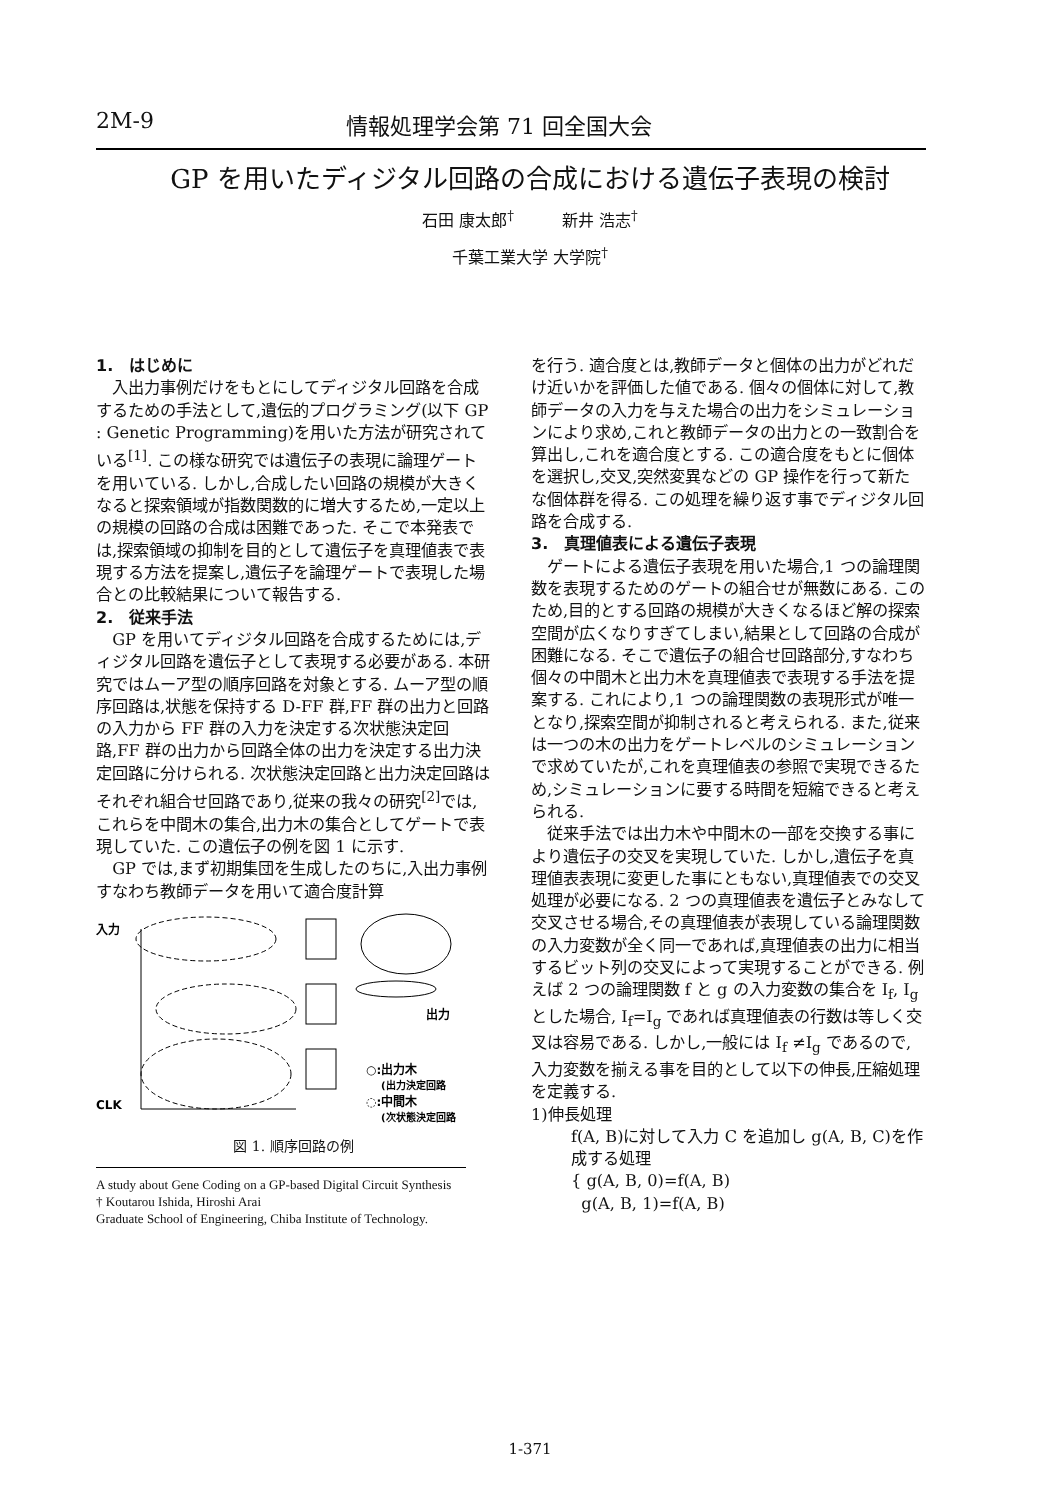2M-9 情報処理学会第 71 回全国大会
GP を用いたディジタル回路の合成における遺伝子表現の検討
石田 康太郎<sup>†</sup>　　　新井 浩志<sup>†</sup>
千葉工業大学 大学院<sup>†</sup>
1.　はじめに
入出力事例だけをもとにしてディジタル回路を合成するための手法として,遺伝的プログラミング(以下 GP : Genetic Programming)を用いた方法が研究されている<sup>[1]</sup>. この様な研究では遺伝子の表現に論理ゲートを用いている. しかし,合成したい回路の規模が大きくなると探索領域が指数関数的に増大するため,一定以上の規模の回路の合成は困難であった. そこで本発表では,探索領域の抑制を目的として遺伝子を真理値表で表現する方法を提案し,遺伝子を論理ゲートで表現した場合との比較結果について報告する.
2.　従来手法
GP を用いてディジタル回路を合成するためには,ディジタル回路を遺伝子として表現する必要がある. 本研究ではムーア型の順序回路を対象とする. ムーア型の順序回路は,状態を保持する D-FF 群,FF 群の出力と回路の入力から FF 群の入力を決定する次状態決定回路,FF 群の出力から回路全体の出力を決定する出力決定回路に分けられる. 次状態決定回路と出力決定回路はそれぞれ組合せ回路であり,従来の我々の研究<sup>[2]</sup>では, これらを中間木の集合,出力木の集合としてゲートで表現していた. この遺伝子の例を図 1 に示す.
GP では,まず初期集団を生成したのちに,入出力事例すなわち教師データを用いて適合度計算
入力
出力
CLK
○:出力木
(出力決定回路
◌:中間木
(次状態決定回路
図 1. 順序回路の例
A study about Gene Coding on a GP-based Digital Circuit Synthesis
† Koutarou Ishida, Hiroshi Arai
Graduate School of Engineering, Chiba Institute of Technology.
を行う. 適合度とは,教師データと個体の出力がどれだけ近いかを評価した値である. 個々の個体に対して,教師データの入力を与えた場合の出力をシミュレーションにより求め,これと教師データの出力との一致割合を算出し,これを適合度とする. この適合度をもとに個体を選択し,交叉,突然変異などの GP 操作を行って新たな個体群を得る. この処理を繰り返す事でディジタル回路を合成する.
3.　真理値表による遺伝子表現
ゲートによる遺伝子表現を用いた場合,1 つの論理関数を表現するためのゲートの組合せが無数にある. このため,目的とする回路の規模が大きくなるほど解の探索空間が広くなりすぎてしまい,結果として回路の合成が困難になる. そこで遺伝子の組合せ回路部分,すなわち個々の中間木と出力木を真理値表で表現する手法を提案する. これにより,1 つの論理関数の表現形式が唯一となり,探索空間が抑制されると考えられる. また,従来は一つの木の出力をゲートレベルのシミュレーションで求めていたが,これを真理値表の参照で実現できるため,シミュレーションに要する時間を短縮できると考えられる.
従来手法では出力木や中間木の一部を交換する事により遺伝子の交叉を実現していた. しかし,遺伝子を真理値表表現に変更した事にともない,真理値表での交叉処理が必要になる. 2 つの真理値表を遺伝子とみなして交叉させる場合,その真理値表が表現している論理関数の入力変数が全く同一であれば,真理値表の出力に相当するビット列の交叉によって実現することができる. 例えば 2 つの論理関数 f と g の入力変数の集合を I<sub>f</sub>, I<sub>g</sub> とした場合, I<sub>f</sub>=I<sub>g</sub> であれば真理値表の行数は等しく交叉は容易である. しかし,一般には I<sub>f</sub> ≠I<sub>g</sub> であるので,入力変数を揃える事を目的として以下の伸長,圧縮処理を定義する.
1)伸長処理
f(A, B)に対して入力 C を追加し g(A, B, C)を作成する処理
{ g(A, B, 0)=f(A, B)
g(A, B, 1)=f(A, B)
1-371